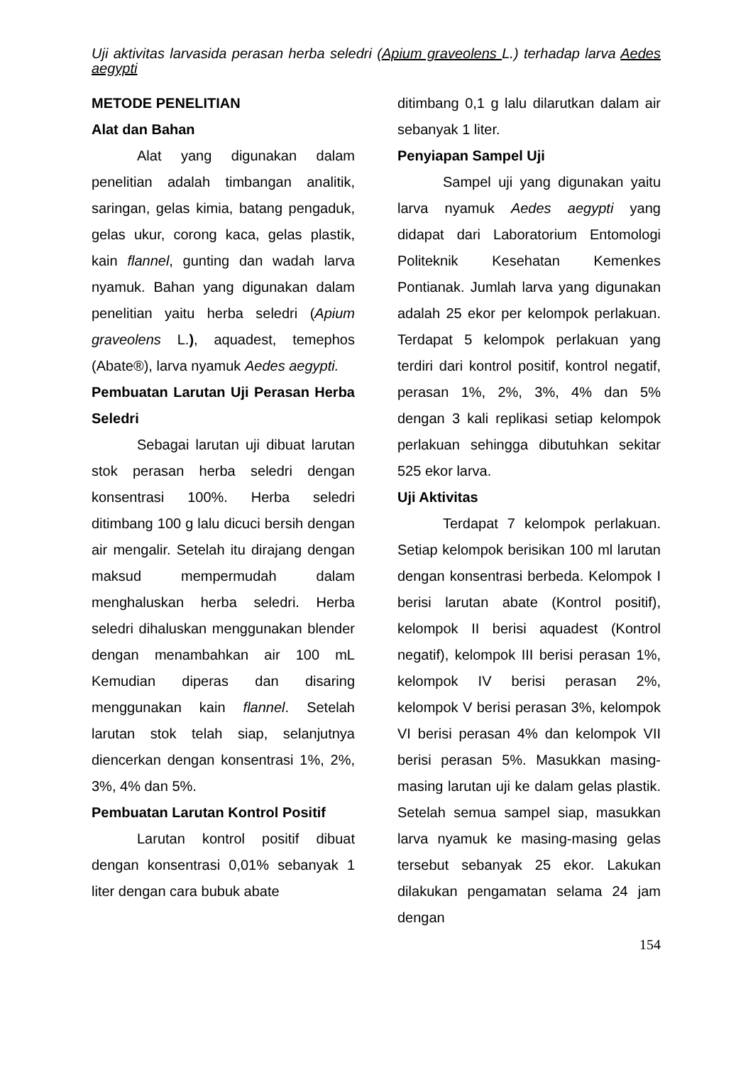Uji aktivitas larvasida perasan herba seledri (Apium graveolens L.) terhadap larva Aedes aegypti
METODE PENELITIAN
Alat dan Bahan
Alat yang digunakan dalam penelitian adalah timbangan analitik, saringan, gelas kimia, batang pengaduk, gelas ukur, corong kaca, gelas plastik, kain flannel, gunting dan wadah larva nyamuk. Bahan yang digunakan dalam penelitian yaitu herba seledri (Apium graveolens L.), aquadest, temephos (Abate®), larva nyamuk Aedes aegypti.
Pembuatan Larutan Uji Perasan Herba Seledri
Sebagai larutan uji dibuat larutan stok perasan herba seledri dengan konsentrasi 100%. Herba seledri ditimbang 100 g lalu dicuci bersih dengan air mengalir. Setelah itu dirajang dengan maksud mempermudah dalam menghaluskan herba seledri. Herba seledri dihaluskan menggunakan blender dengan menambahkan air 100 mL Kemudian diperas dan disaring menggunakan kain flannel. Setelah larutan stok telah siap, selanjutnya diencerkan dengan konsentrasi 1%, 2%, 3%, 4% dan 5%.
Pembuatan Larutan Kontrol Positif
Larutan kontrol positif dibuat dengan konsentrasi 0,01% sebanyak 1 liter dengan cara bubuk abate
ditimbang 0,1 g lalu dilarutkan dalam air sebanyak 1 liter.
Penyiapan Sampel Uji
Sampel uji yang digunakan yaitu larva nyamuk Aedes aegypti yang didapat dari Laboratorium Entomologi Politeknik Kesehatan Kemenkes Pontianak. Jumlah larva yang digunakan adalah 25 ekor per kelompok perlakuan. Terdapat 5 kelompok perlakuan yang terdiri dari kontrol positif, kontrol negatif, perasan 1%, 2%, 3%, 4% dan 5% dengan 3 kali replikasi setiap kelompok perlakuan sehingga dibutuhkan sekitar 525 ekor larva.
Uji Aktivitas
Terdapat 7 kelompok perlakuan. Setiap kelompok berisikan 100 ml larutan dengan konsentrasi berbeda. Kelompok I berisi larutan abate (Kontrol positif), kelompok II berisi aquadest (Kontrol negatif), kelompok III berisi perasan 1%, kelompok IV berisi perasan 2%, kelompok V berisi perasan 3%, kelompok VI berisi perasan 4% dan kelompok VII berisi perasan 5%. Masukkan masing-masing larutan uji ke dalam gelas plastik. Setelah semua sampel siap, masukkan larva nyamuk ke masing-masing gelas tersebut sebanyak 25 ekor. Lakukan dilakukan pengamatan selama 24 jam dengan
154